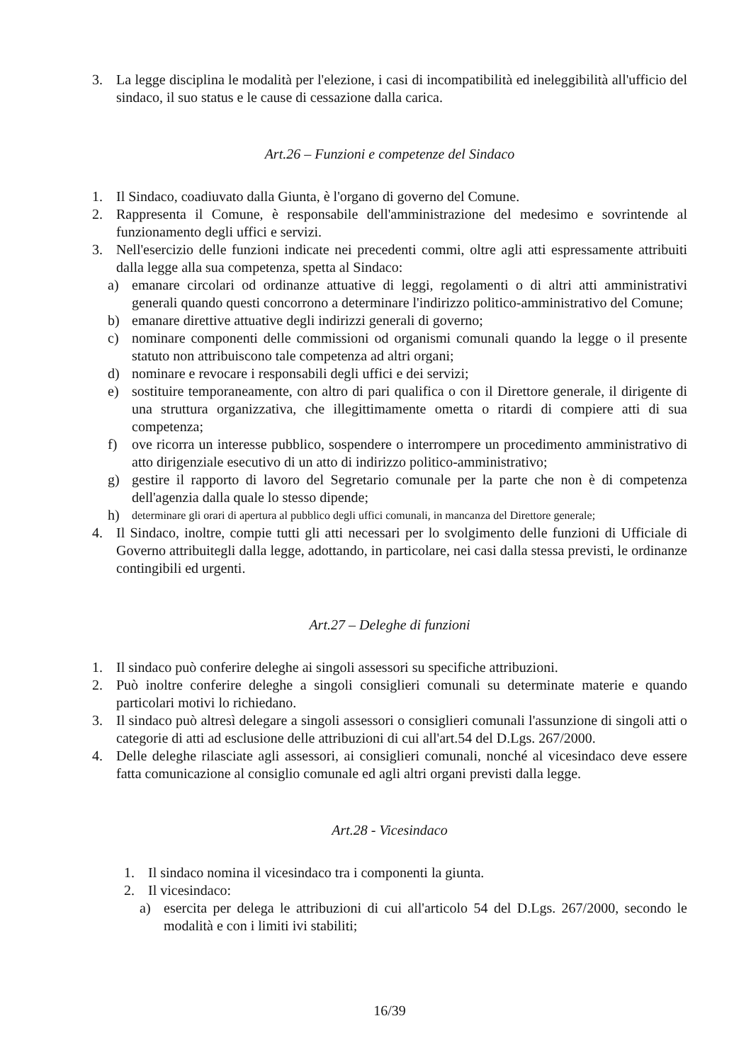3. La legge disciplina le modalità per l'elezione, i casi di incompatibilità ed ineleggibilità all'ufficio del sindaco, il suo status e le cause di cessazione dalla carica.
Art.26 – Funzioni e competenze del Sindaco
1. Il Sindaco, coadiuvato dalla Giunta, è l'organo di governo del Comune.
2. Rappresenta il Comune, è responsabile dell'amministrazione del medesimo e sovrintende al funzionamento degli uffici e servizi.
3. Nell'esercizio delle funzioni indicate nei precedenti commi, oltre agli atti espressamente attribuiti dalla legge alla sua competenza, spetta al Sindaco:
a) emanare circolari od ordinanze attuative di leggi, regolamenti o di altri atti amministrativi generali quando questi concorrono a determinare l'indirizzo politico-amministrativo del Comune;
b) emanare direttive attuative degli indirizzi generali di governo;
c) nominare componenti delle commissioni od organismi comunali quando la legge o il presente statuto non attribuiscono tale competenza ad altri organi;
d) nominare e revocare i responsabili degli uffici e dei servizi;
e) sostituire temporaneamente, con altro di pari qualifica o con il Direttore generale, il dirigente di una struttura organizzativa, che illegittimamente ometta o ritardi di compiere atti di sua competenza;
f) ove ricorra un interesse pubblico, sospendere o interrompere un procedimento amministrativo di atto dirigenziale esecutivo di un atto di indirizzo politico-amministrativo;
g) gestire il rapporto di lavoro del Segretario comunale per la parte che non è di competenza dell'agenzia dalla quale lo stesso dipende;
h) determinare gli orari di apertura al pubblico degli uffici comunali, in mancanza del Direttore generale;
4. Il Sindaco, inoltre, compie tutti gli atti necessari per lo svolgimento delle funzioni di Ufficiale di Governo attribuitegli dalla legge, adottando, in particolare, nei casi dalla stessa previsti, le ordinanze contingibili ed urgenti.
Art.27 – Deleghe di funzioni
1. Il sindaco può conferire deleghe ai singoli assessori su specifiche attribuzioni.
2. Può inoltre conferire deleghe a singoli consiglieri comunali su determinate materie e quando particolari motivi lo richiedano.
3. Il sindaco può altresì delegare a singoli assessori o consiglieri comunali l'assunzione di singoli atti o categorie di atti ad esclusione delle attribuzioni di cui all'art.54 del D.Lgs. 267/2000.
4. Delle deleghe rilasciate agli assessori, ai consiglieri comunali, nonché al vicesindaco deve essere fatta comunicazione al consiglio comunale ed agli altri organi previsti dalla legge.
Art.28 - Vicesindaco
1. Il sindaco nomina il vicesindaco tra i componenti la giunta.
2. Il vicesindaco:
a) esercita per delega le attribuzioni di cui all'articolo 54 del D.Lgs. 267/2000, secondo le modalità e con i limiti ivi stabiliti;
16/39